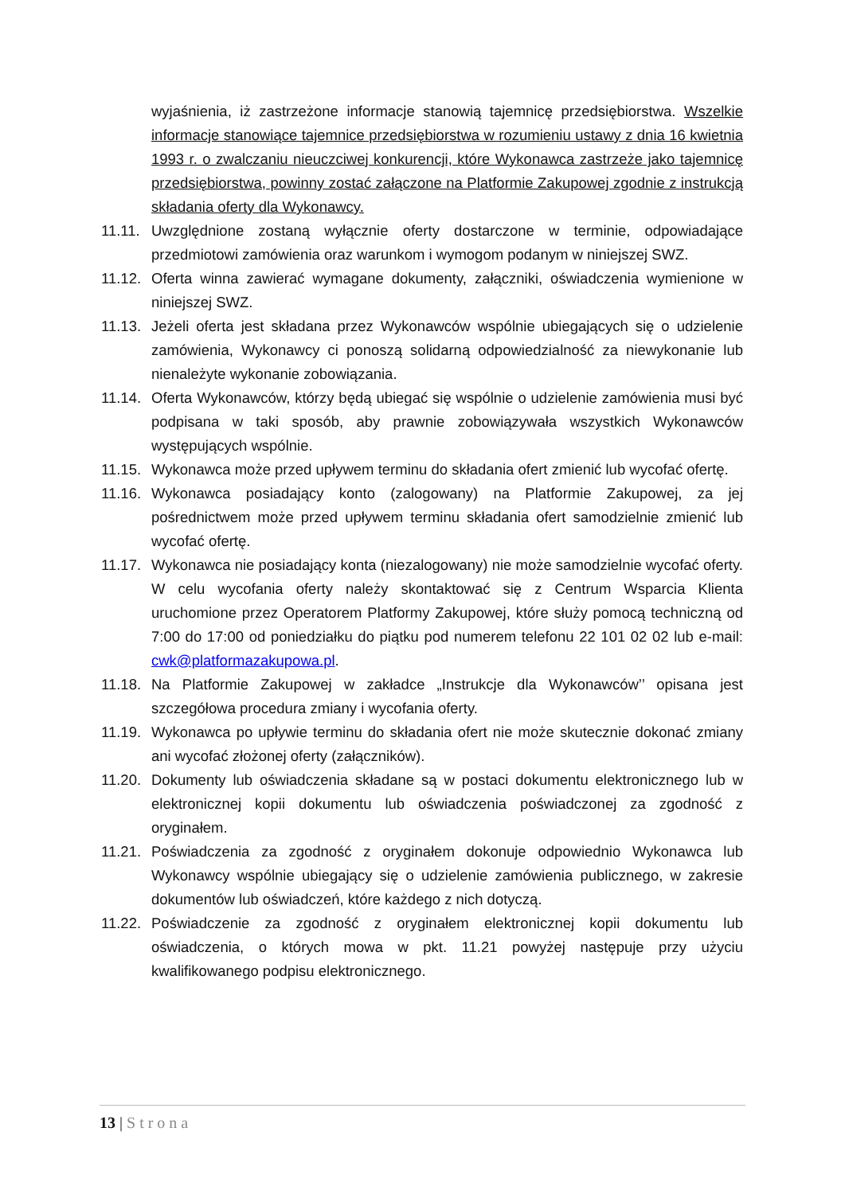wyjaśnienia, iż zastrzeżone informacje stanowią tajemnicę przedsiębiorstwa. Wszelkie informacje stanowiące tajemnice przedsiębiorstwa w rozumieniu ustawy z dnia 16 kwietnia 1993 r. o zwalczaniu nieuczciwej konkurencji, które Wykonawca zastrzeże jako tajemnicę przedsiębiorstwa, powinny zostać załączone na Platformie Zakupowej zgodnie z instrukcją składania oferty dla Wykonawcy.
11.11. Uwzględnione zostaną wyłącznie oferty dostarczone w terminie, odpowiadające przedmiotowi zamówienia oraz warunkom i wymogom podanym w niniejszej SWZ.
11.12. Oferta winna zawierać wymagane dokumenty, załączniki, oświadczenia wymienione w niniejszej SWZ.
11.13. Jeżeli oferta jest składana przez Wykonawców wspólnie ubiegających się o udzielenie zamówienia, Wykonawcy ci ponoszą solidarną odpowiedzialność za niewykonanie lub nienależyte wykonanie zobowiązania.
11.14. Oferta Wykonawców, którzy będą ubiegać się wspólnie o udzielenie zamówienia musi być podpisana w taki sposób, aby prawnie zobowiązywała wszystkich Wykonawców występujących wspólnie.
11.15. Wykonawca może przed upływem terminu do składania ofert zmienić lub wycofać ofertę.
11.16. Wykonawca posiadający konto (zalogowany) na Platformie Zakupowej, za jej pośrednictwem może przed upływem terminu składania ofert samodzielnie zmienić lub wycofać ofertę.
11.17. Wykonawca nie posiadający konta (niezalogowany) nie może samodzielnie wycofać oferty. W celu wycofania oferty należy skontaktować się z Centrum Wsparcia Klienta uruchomione przez Operatorem Platformy Zakupowej, które służy pomocą techniczną od 7:00 do 17:00 od poniedziałku do piątku pod numerem telefonu 22 101 02 02 lub e-mail: cwk@platformazakupowa.pl.
11.18. Na Platformie Zakupowej w zakładce „Instrukcje dla Wykonawców’’ opisana jest szczegółowa procedura zmiany i wycofania oferty.
11.19. Wykonawca po upływie terminu do składania ofert nie może skutecznie dokonać zmiany ani wycofać złożonej oferty (załączników).
11.20. Dokumenty lub oświadczenia składane są w postaci dokumentu elektronicznego lub w elektronicznej kopii dokumentu lub oświadczenia poświadczonej za zgodność z oryginałem.
11.21. Poświadczenia za zgodność z oryginałem dokonuje odpowiednio Wykonawca lub Wykonawcy wspólnie ubiegający się o udzielenie zamówienia publicznego, w zakresie dokumentów lub oświadczeń, które każdego z nich dotyczą.
11.22. Poświadczenie za zgodność z oryginałem elektronicznej kopii dokumentu lub oświadczenia, o których mowa w pkt. 11.21 powyżej następuje przy użyciu kwalifikowanego podpisu elektronicznego.
13 | Strona